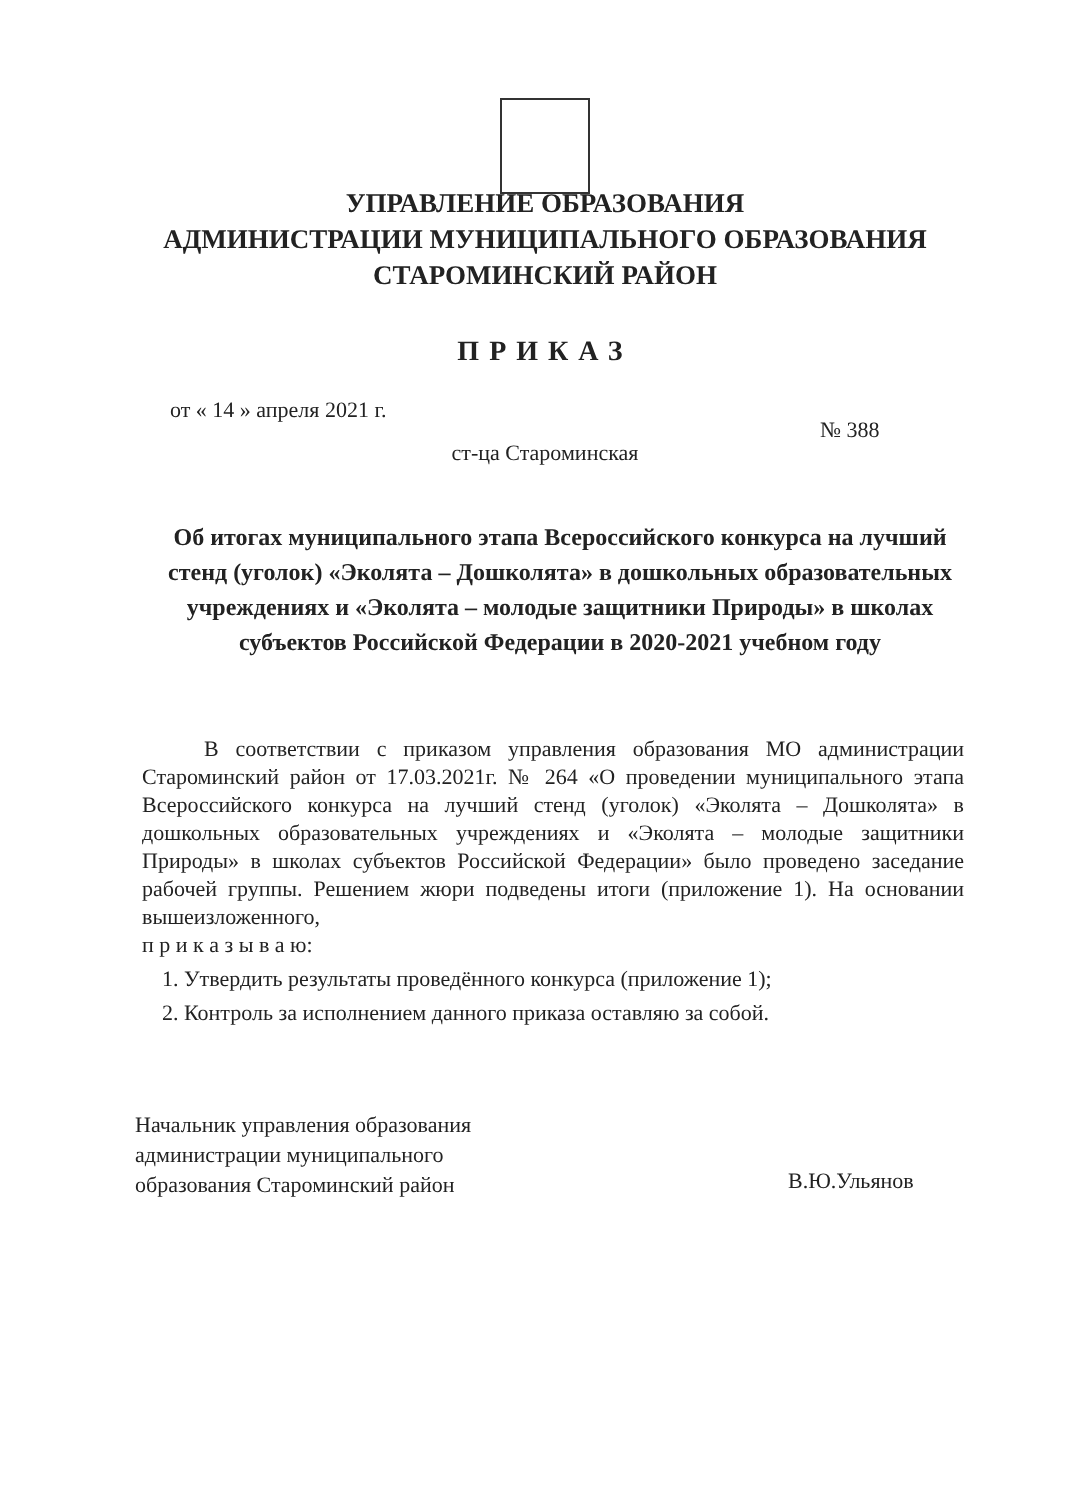УПРАВЛЕНИЕ ОБРАЗОВАНИЯ
АДМИНИСТРАЦИИ МУНИЦИПАЛЬНОГО ОБРАЗОВАНИЯ
СТАРОМИНСКИЙ РАЙОН
ПРИКАЗ
от « 14 » апреля 2021 г.
№ 388
ст-ца Староминская
Об итогах муниципального этапа Всероссийского конкурса на лучший стенд (уголок) «Эколята – Дошколята» в дошкольных образовательных учреждениях и «Эколята – молодые защитники Природы» в школах субъектов Российской Федерации в 2020-2021 учебном году
В соответствии с приказом управления образования МО администрации Староминский район от 17.03.2021г. № 264 «О проведении муниципального этапа Всероссийского конкурса на лучший стенд (уголок) «Эколята – Дошколята» в дошкольных образовательных учреждениях и «Эколята – молодые защитники Природы» в школах субъектов Российской Федерации» было проведено заседание рабочей группы. Решением жюри подведены итоги (приложение 1). На основании вышеизложенного,
п р и к а з ы в а ю:
1. Утвердить результаты проведённого конкурса (приложение 1);
2. Контроль за исполнением данного приказа оставляю за собой.
Начальник управления образования
администрации муниципального
образования Староминский район
В.Ю.Ульянов